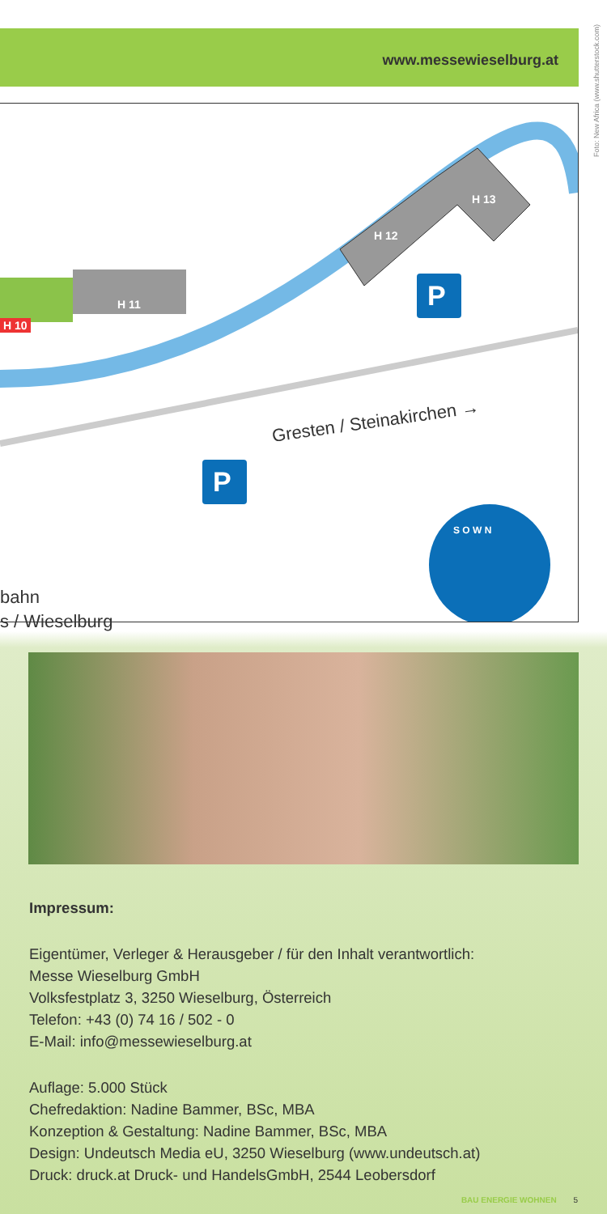www.messewieselburg.at
Foto: New Africa (www.shutterstock.com)
H 10
H 11
H 12
H 13
P
P
Gresten / Steinakirchen →
bahn
s / Wieselburg
S O W N
Impressum:
Eigentümer, Verleger & Herausgeber / für den Inhalt verantwortlich:
Messe Wieselburg GmbH
Volksfestplatz 3, 3250 Wieselburg, Österreich
Telefon: +43 (0) 74 16 / 502 - 0
E-Mail: info@messewieselburg.at
Auflage: 5.000 Stück
Chefredaktion: Nadine Bammer, BSc, MBA
Konzeption & Gestaltung: Nadine Bammer, BSc, MBA
Design: Undeutsch Media eU, 3250 Wieselburg (www.undeutsch.at)
Druck: druck.at Druck- und HandelsGmbH, 2544 Leobersdorf
BAU ENERGIE WOHNEN 5